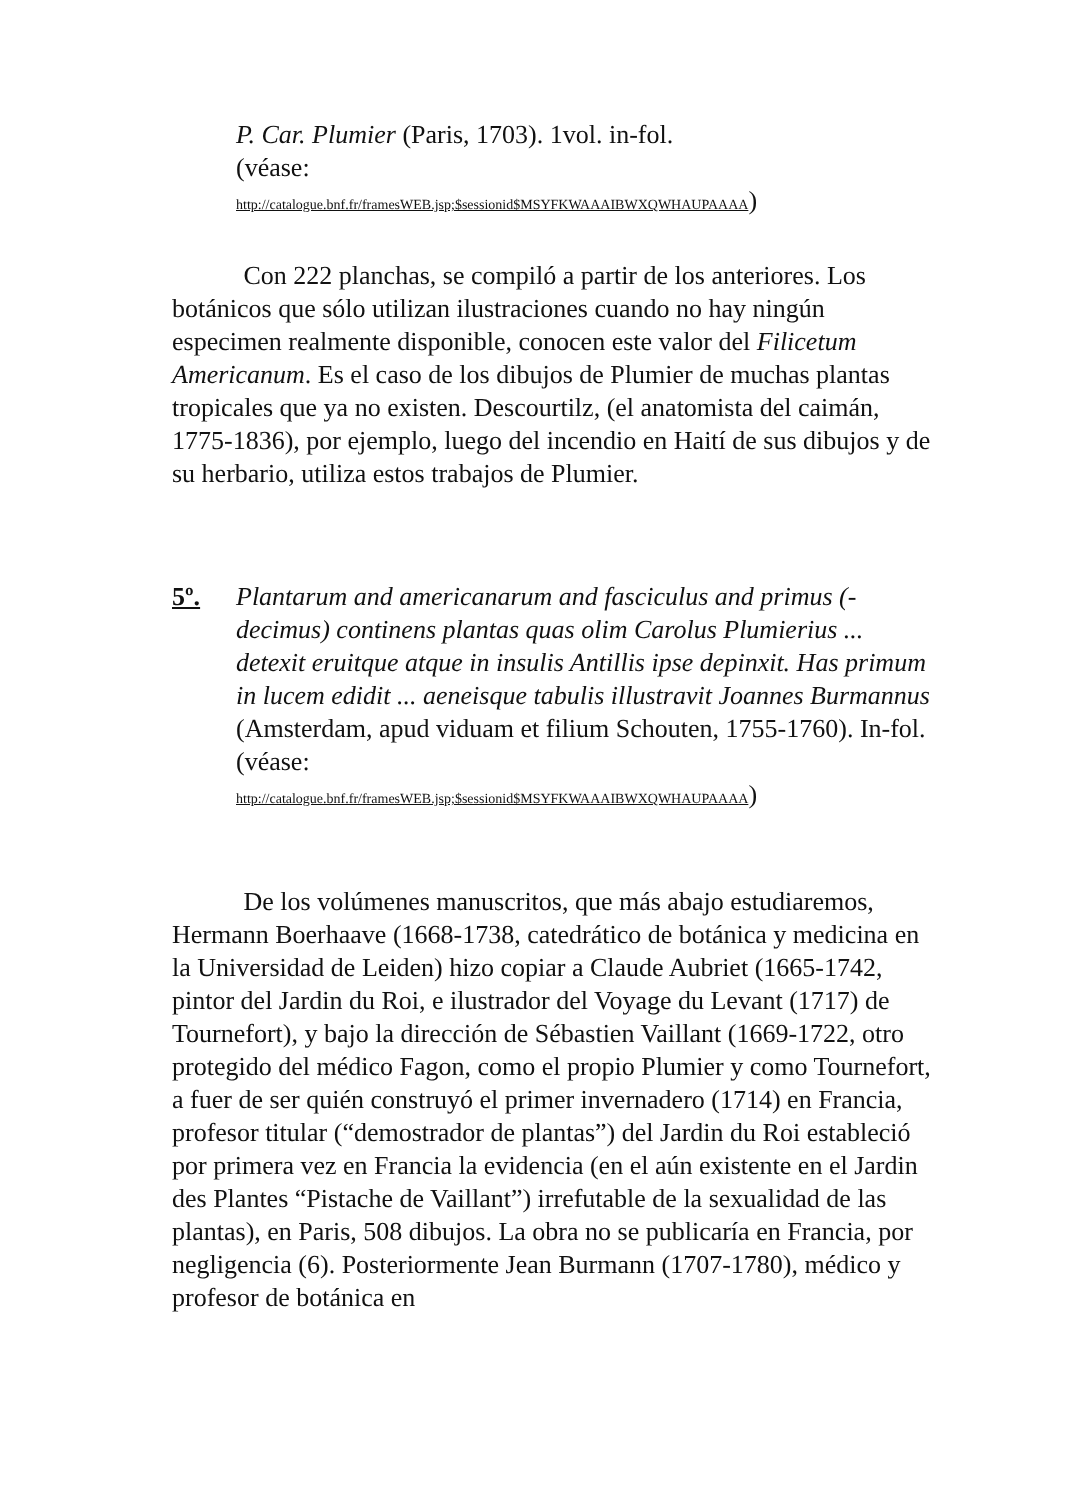P. Car. Plumier (Paris, 1703). 1vol. in-fol.
(véase:
http://catalogue.bnf.fr/framesWEB.jsp;$sessionid$MSYFKWAAAIBWXQWHAUPAAAA)
Con 222 planchas, se compiló a partir de los anteriores. Los botánicos que sólo utilizan ilustraciones cuando no hay ningún especimen realmente disponible, conocen este valor del Filicetum Americanum. Es el caso de los dibujos de Plumier de muchas plantas tropicales que ya no existen. Descourtilz, (el anatomista del caimán, 1775-1836), por ejemplo, luego del incendio en Haití de sus dibujos y de su herbario, utiliza estos trabajos de Plumier.
5º. Plantarum and americanarum and fasciculus and primus (-decimus) continens plantas quas olim Carolus Plumierius ... detexit eruitque atque in insulis Antillis ipse depinxit. Has primum in lucem edidit ... aeneisque tabulis illustravit Joannes Burmannus (Amsterdam, apud viduam et filium Schouten, 1755-1760). In-fol.
(véase:
http://catalogue.bnf.fr/framesWEB.jsp;$sessionid$MSYFKWAAAIBWXQWHAUPAAAA)
De los volúmenes manuscritos, que más abajo estudiaremos, Hermann Boerhaave (1668-1738, catedrático de botánica y medicina en la Universidad de Leiden) hizo copiar a Claude Aubriet (1665-1742, pintor del Jardin du Roi, e ilustrador del Voyage du Levant (1717) de Tournefort), y bajo la dirección de Sébastien Vaillant (1669-1722, otro protegido del médico Fagon, como el propio Plumier y como Tournefort, a fuer de ser quién construyó el primer invernadero (1714) en Francia, profesor titular (“demostrador de plantas”) del Jardin du Roi estableció por primera vez en Francia la evidencia (en el aún existente en el Jardin des Plantes “Pistache de Vaillant”) irrefutable de la sexualidad de las plantas), en Paris, 508 dibujos. La obra no se publicaría en Francia, por negligencia (6). Posteriormente Jean Burmann (1707-1780), médico y profesor de botánica en